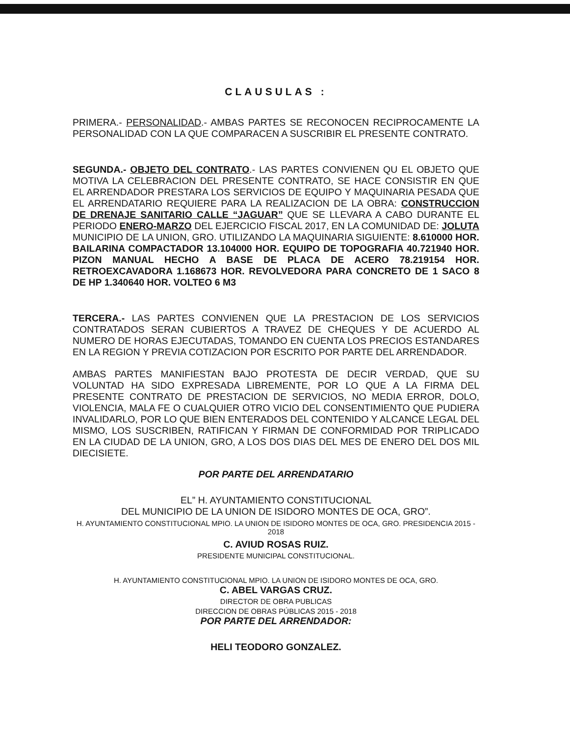CLAUSULAS :
PRIMERA.- PERSONALIDAD.- AMBAS PARTES SE RECONOCEN RECIPROCAMENTE LA PERSONALIDAD CON LA QUE COMPARACEN A SUSCRIBIR EL PRESENTE CONTRATO.
SEGUNDA.- OBJETO DEL CONTRATO.- LAS PARTES CONVIENEN QU EL OBJETO QUE MOTIVA LA CELEBRACION DEL PRESENTE CONTRATO, SE HACE CONSISTIR EN QUE EL ARRENDADOR PRESTARA LOS SERVICIOS DE EQUIPO Y MAQUINARIA PESADA QUE EL ARRENDATARIO REQUIERE PARA LA REALIZACION DE LA OBRA: CONSTRUCCION DE DRENAJE SANITARIO CALLE “JAGUAR” QUE SE LLEVARA A CABO DURANTE EL PERIODO ENERO-MARZO DEL EJERCICIO FISCAL 2017, EN LA COMUNIDAD DE: JOLUTA MUNICIPIO DE LA UNION, GRO. UTILIZANDO LA MAQUINARIA SIGUIENTE: 8.610000 HOR. BAILARINA COMPACTADOR 13.104000 HOR. EQUIPO DE TOPOGRAFIA 40.721940 HOR. PIZON MANUAL HECHO A BASE DE PLACA DE ACERO 78.219154 HOR. RETROEXCAVADORA 1.168673 HOR. REVOLVEDORA PARA CONCRETO DE 1 SACO 8 DE HP 1.340640 HOR. VOLTEO 6 M3
TERCERA.- LAS PARTES CONVIENEN QUE LA PRESTACION DE LOS SERVICIOS CONTRATADOS SERAN CUBIERTOS A TRAVEZ DE CHEQUES Y DE ACUERDO AL NUMERO DE HORAS EJECUTADAS, TOMANDO EN CUENTA LOS PRECIOS ESTANDARES EN LA REGION Y PREVIA COTIZACION POR ESCRITO POR PARTE DEL ARRENDADOR.
AMBAS PARTES MANIFIESTAN BAJO PROTESTA DE DECIR VERDAD, QUE SU VOLUNTAD HA SIDO EXPRESADA LIBREMENTE, POR LO QUE A LA FIRMA DEL PRESENTE CONTRATO DE PRESTACION DE SERVICIOS, NO MEDIA ERROR, DOLO, VIOLENCIA, MALA FE O CUALQUIER OTRO VICIO DEL CONSENTIMIENTO QUE PUDIERA INVALIDARLO, POR LO QUE BIEN ENTERADOS DEL CONTENIDO Y ALCANCE LEGAL DEL MISMO, LOS SUSCRIBEN, RATIFICAN Y FIRMAN DE CONFORMIDAD POR TRIPLICADO EN LA CIUDAD DE LA UNION, GRO, A LOS DOS DIAS DEL MES DE ENERO DEL DOS MIL DIECISIETE.
POR PARTE DEL ARRENDATARIO
EL” H. AYUNTAMIENTO CONSTITUCIONAL
DEL MUNICIPIO DE LA UNION DE ISIDORO MONTES DE OCA, GRO”.
H. AYUNTAMIENTO CONSTITUCIONAL MPIO. LA UNION DE ISIDORO MONTES DE OCA, GRO. PRESIDENCIA 2015 - 2018
C. AVIUD ROSAS RUIZ.
PRESIDENTE MUNICIPAL CONSTITUCIONAL.
H. AYUNTAMIENTO CONSTITUCIONAL MPIO. LA UNION DE ISIDORO MONTES DE OCA, GRO.
C. ABEL VARGAS CRUZ.
DIRECTOR DE OBRA PUBLICAS
DIRECCION DE OBRAS PÚBLICAS 2015 - 2018
POR PARTE DEL ARRENDADOR:
HELI TEODORO GONZALEZ.